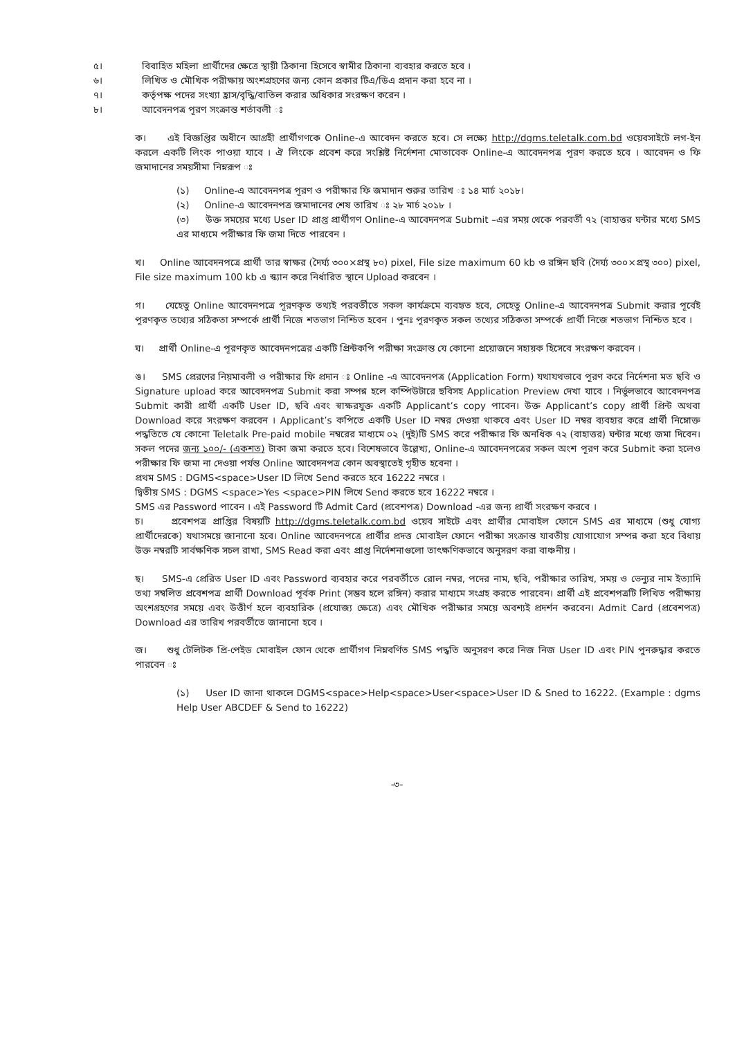৫। বিবাহিত মহিলা প্রার্থীদের ক্ষেত্রে স্থায়ী ঠিকানা হিসেবে স্বামীর ঠিকানা ব্যবহার করতে হবে ।
৬। লিখিত ও মৌখিক পরীক্ষায় অংশগ্রহণের জন্য কোন প্রকার টিএ/ডিএ প্রদান করা হবে না ।
৭। কর্তৃপক্ষ পদের সংখ্যা হ্রাস/বৃদ্ধি/বাতিল করার অধিকার সংরক্ষণ করেন ।
৮। আবেদনপত্র পূরণ সংক্রান্ত শর্তাবলী ঃ
ক। এই বিজ্ঞপ্তির অধীনে আগ্রহী প্রার্থীগণকে Online-এ আবেদন করতে হবে। সে লক্ষ্যে http://dgms.teletalk.com.bd ওয়েবসাইটে লগ-ইন করলে একটি লিংক পাওয়া যাবে । ঐ লিংকে প্রবেশ করে সংশ্লিষ্ট নির্দেশনা মোতাবেক Online-এ আবেদনপত্র পূরণ করতে হবে । আবেদন ও ফি জমাদানের সময়সীমা নিম্নরূপ ঃ
(১) Online-এ আবেদনপত্র পূরণ ও পরীক্ষার ফি জমাদান শুরুর তারিখ ঃ ১৪ মার্চ ২০১৮।
(২) Online-এ আবেদনপত্র জমাদানের শেষ তারিখ ঃ ২৮ মার্চ ২০১৮ ।
(৩) উক্ত সময়ের মধ্যে User ID প্রাপ্ত প্রার্থীগণ Online-এ আবেদনপত্র Submit –এর সময় থেকে পরবর্তী ৭২ (বাহাত্তর ঘন্টার মধ্যে SMS এর মাধ্যমে পরীক্ষার ফি জমা দিতে পারবেন ।
খ। Online আবেদনপত্রে প্রার্থী তার স্বাক্ষর (দৈর্ঘ্য ৩০০×প্রস্থ ৮০) pixel, File size maximum 60 kb ও রঙ্গিন ছবি (দৈর্ঘ্য ৩০০×প্রস্থ ৩০০) pixel, File size maximum 100 kb এ স্ক্যান করে নির্ধারিত স্থানে Upload করবেন ।
গ। যেহেতু Online আবেদনপত্রে পূরণকৃত তথ্যই পরবর্তীতে সকল কার্যক্রমে ব্যবহৃত হবে, সেহেতু Online-এ আবেদনপত্র Submit করার পূর্বেই পূরণকৃত তথ্যের সঠিকতা সম্পর্কে প্রার্থী নিজে শতভাগ নিশ্চিত হবেন । পুনঃ পূরণকৃত সকল তথ্যের সঠিকতা সম্পর্কে প্রার্থী নিজে শতভাগ নিশ্চিত হবে ।
ঘ। প্রার্থী Online-এ পূরণকৃত আবেদনপত্রের একটি প্রিন্টকপি পরীক্ষা সংক্রান্ত যে কোনো প্রয়োজনে সহায়ক হিসেবে সংরক্ষণ করবেন ।
ঙ। SMS প্রেরণের নিয়মাবলী ও পরীক্ষার ফি প্রদান ঃ Online -এ আবেদনপত্র (Application Form) যথাযথভাবে পূরণ করে নির্দেশনা মত ছবি ও Signature upload করে আবেদনপত্র Submit করা সম্পন্ন হলে কম্পিউটারে ছবিসহ Application Preview দেখা যাবে । নির্ভুলভাবে আবেদনপত্র Submit কারী প্রার্থী একটি User ID, ছবি এবং স্বাক্ষরযুক্ত একটি Applicant’s copy পাবেন। উক্ত Applicant’s copy প্রার্থী প্রিন্ট অথবা Download করে সংরক্ষণ করবেন । Applicant’s কপিতে একটি User ID নম্বর দেওয়া থাকবে এবং User ID নম্বর ব্যবহার করে প্রার্থী নিম্নোক্ত পদ্ধতিতে যে কোনো Teletalk Pre-paid mobile নম্বরের মাধ্যমে ০২ (দুই)টি SMS করে পরীক্ষার ফি অনধিক ৭২ (বাহাত্তর) ঘন্টার মধ্যে জমা দিবেন। সকল পদের জন্য ১০০/- (একশত) টাকা জমা করতে হবে। বিশেষভাবে উল্লেখ্য, Online-এ আবেদনপত্রের সকল অংশ পূরণ করে Submit করা হলেও পরীক্ষার ফি জমা না দেওয়া পর্যন্ত Online আবেদনপত্র কোন অবস্থাতেই গৃহীত হবেনা ।
প্রথম SMS : DGMS<space>User ID লিখে Send করতে হবে 16222 নম্বরে ।
দ্বিতীয় SMS : DGMS <space>Yes <space>PIN লিখে Send করতে হবে 16222 নম্বরে ।
SMS এর Password পাবেন । এই Password টি Admit Card (প্রবেশপত্র) Download -এর জন্য প্রার্থী সংরক্ষণ করবে ।
চ। প্রবেশপত্র প্রাপ্তির বিষয়টি http://dgms.teletalk.com.bd ওয়েব সাইটে এবং প্রার্থীর মোবাইল ফোনে SMS এর মাধ্যমে (শুধু যোগ্য প্রার্থীদেরকে) যথাসময়ে জানানো হবে। Online আবেদনপত্রে প্রার্থীর প্রদত্ত মোবাইল ফোনে পরীক্ষা সংক্রান্ত যাবতীয় যোগাযোগ সম্পন্ন করা হবে বিধায় উক্ত নম্বরটি সার্বক্ষণিক সচল রাখা, SMS Read করা এবং প্রাপ্ত নির্দেশনাগুলো তাৎক্ষণিকভাবে অনুসরণ করা বাঞ্চনীয় ।
ছ। SMS-এ প্রেরিত User ID এবং Password ব্যবহার করে পরবর্তীতে রোল নম্বর, পদের নাম, ছবি, পরীক্ষার তারিখ, সময় ও ভেন্যুর নাম ইত্যাদি তথ্য সম্বলিত প্রবেশপত্র প্রার্থী Download পূর্বক Print (সম্ভব হলে রঙ্গিন) করার মাধ্যমে সংগ্রহ করতে পারবেন। প্রার্থী এই প্রবেশপত্রটি লিখিত পরীক্ষায় অংশগ্রহণের সময়ে এবং উত্তীর্ণ হলে ব্যবহারিক (প্রযোজ্য ক্ষেত্রে) এবং মৌখিক পরীক্ষার সময়ে অবশ্যই প্রদর্শন করবেন। Admit Card (প্রবেশপত্র) Download এর তারিখ পরবর্তীতে জানানো হবে ।
জ। শুধু টেলিটক প্রি-পেইড মোবাইল ফোন থেকে প্রার্থীগণ নিম্নবর্ণিত SMS পদ্ধতি অনুসরণ করে নিজ নিজ User ID এবং PIN পুনরুদ্ধার করতে পারবেন ঃ
(১) User ID জানা থাকলে DGMS<space>Help<space>User<space>User ID & Sned to 16222. (Example : dgms Help User ABCDEF & Send to 16222)
-৩-